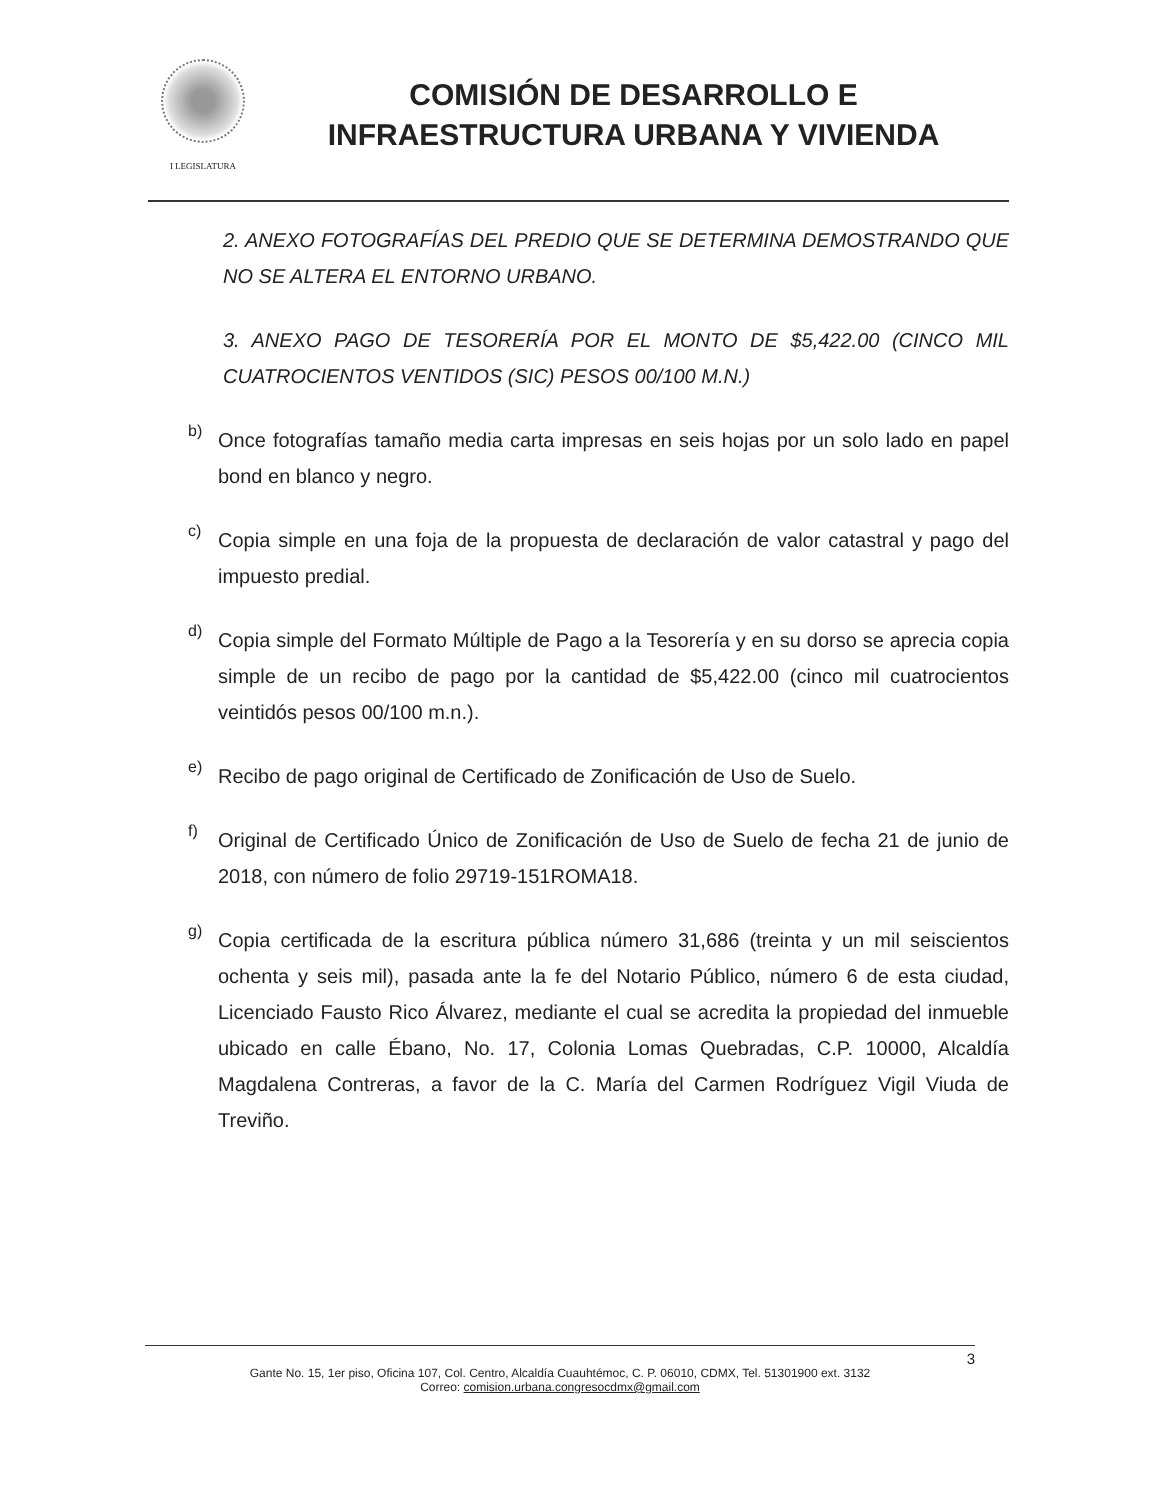I LEGISLATURA
COMISIÓN DE DESARROLLO E
INFRAESTRUCTURA URBANA Y VIVIENDA
2. ANEXO FOTOGRAFÍAS DEL PREDIO QUE SE DETERMINA DEMOSTRANDO QUE NO SE ALTERA EL ENTORNO URBANO.
3. ANEXO PAGO DE TESORERÍA POR EL MONTO DE $5,422.00 (CINCO MIL CUATROCIENTOS VENTIDOS (SIC) PESOS 00/100 M.N.)
b)
Once fotografías tamaño media carta impresas en seis hojas por un solo lado en papel bond en blanco y negro.
c)
Copia simple en una foja de la propuesta de declaración de valor catastral y pago del impuesto predial.
d)
Copia simple del Formato Múltiple de Pago a la Tesorería y en su dorso se aprecia copia simple de un recibo de pago por la cantidad de $5,422.00 (cinco mil cuatrocientos veintidós pesos 00/100 m.n.).
e)
Recibo de pago original de Certificado de Zonificación de Uso de Suelo.
f)
Original de Certificado Único de Zonificación de Uso de Suelo de fecha 21 de junio de 2018, con número de folio 29719-151ROMA18.
g)
Copia certificada de la escritura pública número 31,686 (treinta y un mil seiscientos ochenta y seis mil), pasada ante la fe del Notario Público, número 6 de esta ciudad, Licenciado Fausto Rico Álvarez, mediante el cual se acredita la propiedad del inmueble ubicado en calle Ébano, No. 17, Colonia Lomas Quebradas, C.P. 10000, Alcaldía Magdalena Contreras, a favor de la C. María del Carmen Rodríguez Vigil Viuda de Treviño.
3
Gante No. 15, 1er piso, Oficina 107, Col. Centro, Alcaldía Cuauhtémoc, C. P. 06010, CDMX, Tel. 51301900 ext. 3132
Correo: comision.urbana.congresocdmx@gmail.com